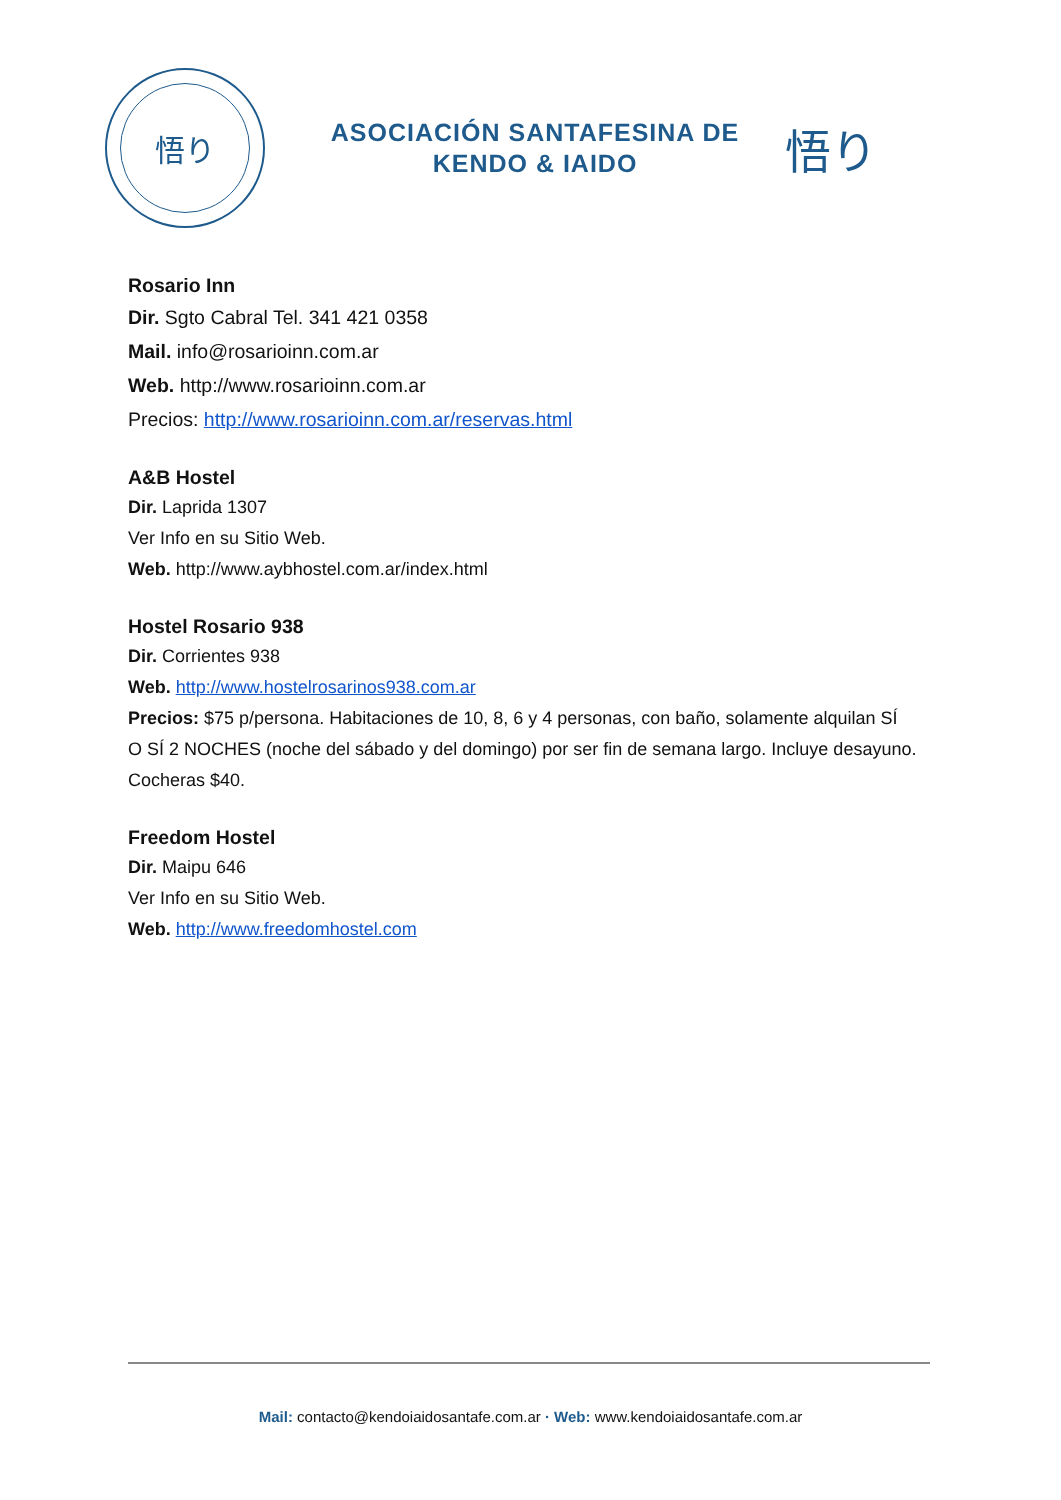悟り
ASOCIACIÓN SANTAFESINA DE
KENDO & IAIDO
悟り
Rosario Inn
Dir. Sgto Cabral Tel. 341 421 0358
Mail. info@rosarioinn.com.ar
Web. http://www.rosarioinn.com.ar
Precios: http://www.rosarioinn.com.ar/reservas.html
A&B Hostel
Dir. Laprida 1307
Ver Info en su Sitio Web.
Web. http://www.aybhostel.com.ar/index.html
Hostel Rosario 938
Dir. Corrientes 938
Web. http://www.hostelrosarinos938.com.ar
Precios: $75 p/persona. Habitaciones de 10, 8, 6 y 4 personas, con baño, solamente alquilan SÍ
O SÍ 2 NOCHES (noche del sábado y del domingo) por ser fin de semana largo. Incluye desayuno.
Cocheras $40.
Freedom Hostel
Dir. Maipu 646
Ver Info en su Sitio Web.
Web. http://www.freedomhostel.com
Mail: contacto@kendoiaidosantafe.com.ar · Web: www.kendoiaidosantafe.com.ar